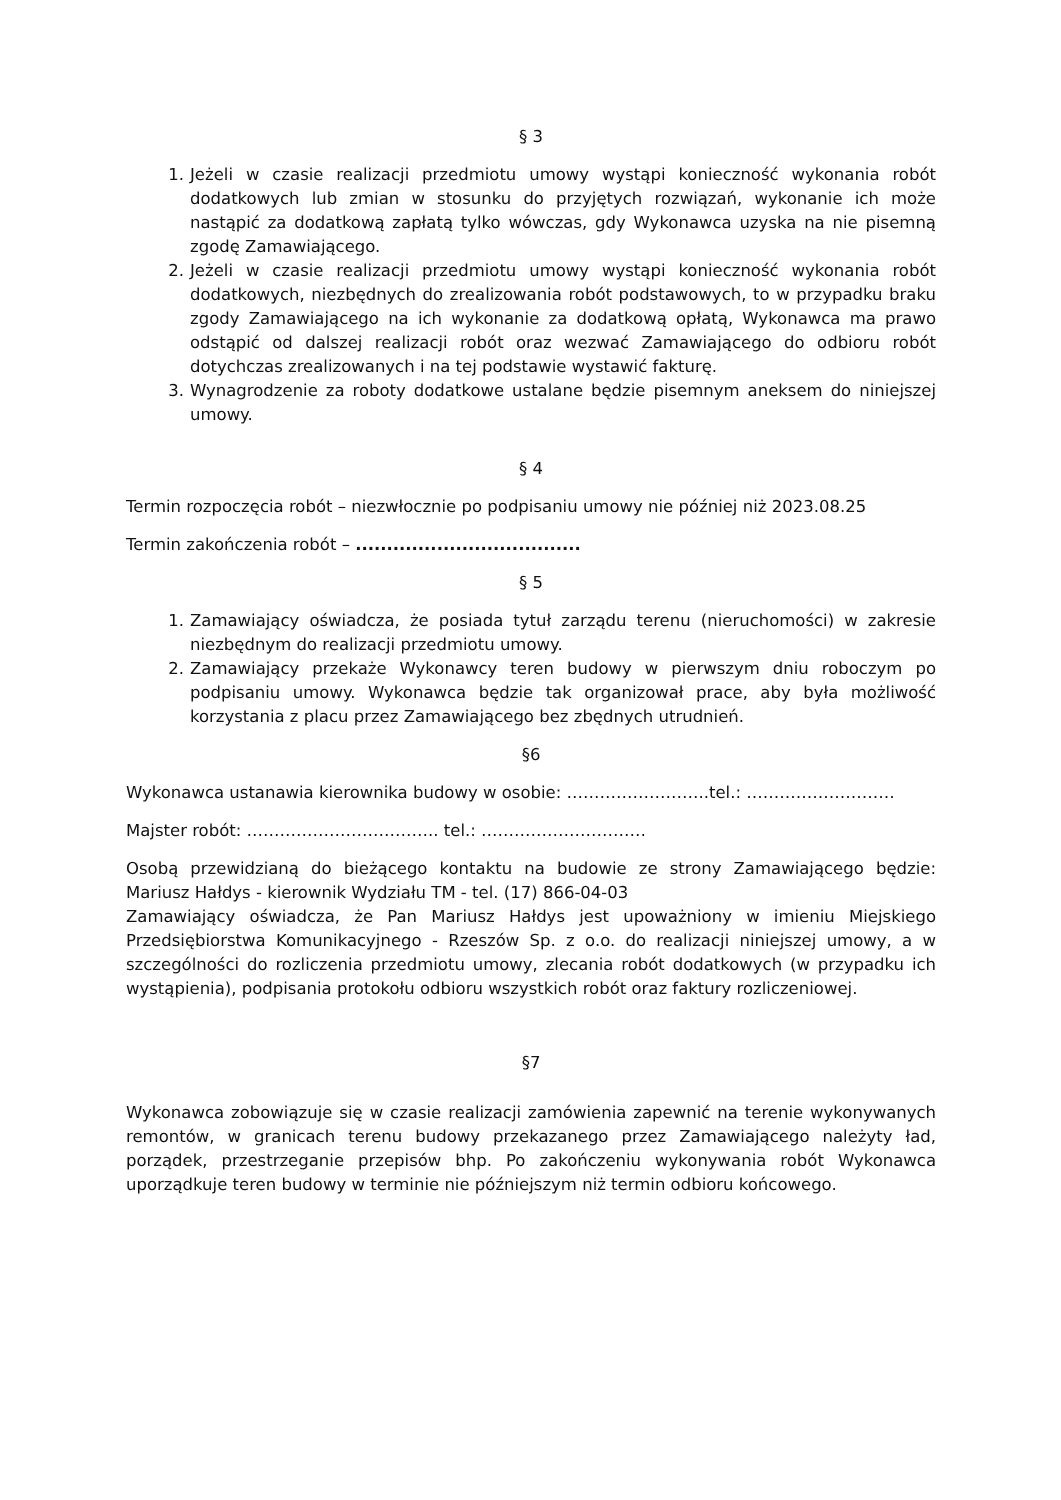§ 3
1. Jeżeli w czasie realizacji przedmiotu umowy wystąpi konieczność wykonania robót dodatkowych lub zmian w stosunku do przyjętych rozwiązań, wykonanie ich może nastąpić za dodatkową zapłatą tylko wówczas, gdy Wykonawca uzyska na nie pisemną zgodę Zamawiającego.
2. Jeżeli w czasie realizacji przedmiotu umowy wystąpi konieczność wykonania robót dodatkowych, niezbędnych do zrealizowania robót podstawowych, to w przypadku braku zgody Zamawiającego na ich wykonanie za dodatkową opłatą, Wykonawca ma prawo odstąpić od dalszej realizacji robót oraz wezwać Zamawiającego do odbioru robót dotychczas zrealizowanych i na tej podstawie wystawić fakturę.
3. Wynagrodzenie za roboty dodatkowe ustalane będzie pisemnym aneksem do niniejszej umowy.
§ 4
Termin rozpoczęcia robót – niezwłocznie po podpisaniu umowy nie później niż 2023.08.25
Termin zakończenia robót – ....................................
§ 5
1. Zamawiający oświadcza, że posiada tytuł zarządu terenu (nieruchomości) w zakresie niezbędnym do realizacji przedmiotu umowy.
2. Zamawiający przekaże Wykonawcy teren budowy w pierwszym dniu roboczym po podpisaniu umowy. Wykonawca będzie tak organizował prace, aby była możliwość korzystania z placu przez Zamawiającego bez zbędnych utrudnień.
§6
Wykonawca ustanawia kierownika budowy w osobie: ……………………..tel.: ………………………
Majster robót: …………………………….. tel.: …………………………
Osobą przewidzianą do bieżącego kontaktu na budowie ze strony Zamawiającego będzie: Mariusz Hałdys - kierownik Wydziału TM - tel. (17) 866-04-03
Zamawiający oświadcza, że Pan Mariusz Hałdys jest upoważniony w imieniu Miejskiego Przedsiębiorstwa Komunikacyjnego - Rzeszów Sp. z o.o. do realizacji niniejszej umowy, a w szczególności do rozliczenia przedmiotu umowy, zlecania robót dodatkowych (w przypadku ich wystąpienia), podpisania protokołu odbioru wszystkich robót oraz faktury rozliczeniowej.
§7
Wykonawca zobowiązuje się w czasie realizacji zamówienia zapewnić na terenie wykonywanych remontów, w granicach terenu budowy przekazanego przez Zamawiającego należyty ład, porządek, przestrzeganie przepisów bhp. Po zakończeniu wykonywania robót Wykonawca uporządkuje teren budowy w terminie nie późniejszym niż termin odbioru końcowego.